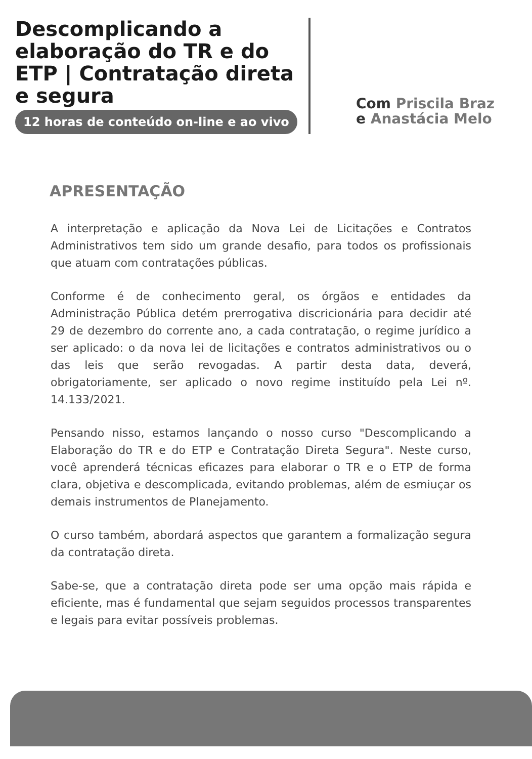Descomplicando a elaboração do TR e do ETP | Contratação direta e segura
12 horas de conteúdo on-line e ao vivo
Com Priscila Braz
e Anastácia Melo
APRESENTAÇÃO
A interpretação e aplicação da Nova Lei de Licitações e Contratos Administrativos tem sido um grande desafio, para todos os profissionais que atuam com contratações públicas.
Conforme é de conhecimento geral, os órgãos e entidades da Administração Pública detém prerrogativa discricionária para decidir até 29 de dezembro do corrente ano, a cada contratação, o regime jurídico a ser aplicado: o da nova lei de licitações e contratos administrativos ou o das leis que serão revogadas. A partir desta data, deverá, obrigatoriamente, ser aplicado o novo regime instituído pela Lei nº. 14.133/2021.
Pensando nisso, estamos lançando o nosso curso "Descomplicando a Elaboração do TR e do ETP e Contratação Direta Segura". Neste curso, você aprenderá técnicas eficazes para elaborar o TR e o ETP de forma clara, objetiva e descomplicada, evitando problemas, além de esmiuçar os demais instrumentos de Planejamento.
O curso também, abordará aspectos que garantem a formalização segura da contratação direta.
Sabe-se, que a contratação direta pode ser uma opção mais rápida e eficiente, mas é fundamental que sejam seguidos processos transparentes e legais para evitar possíveis problemas.